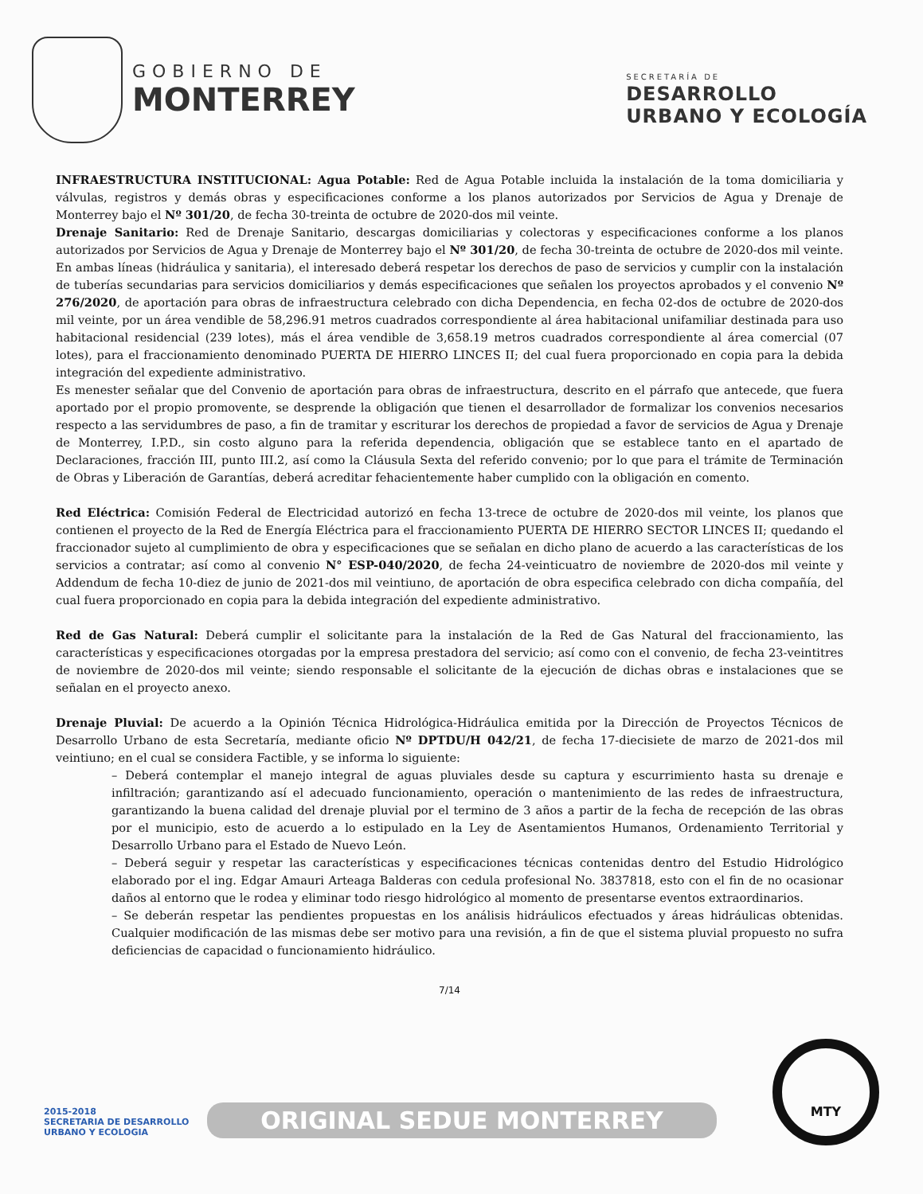GOBIERNO DE
MONTERREY
SECRETARÍA DE
DESARROLLO
URBANO Y ECOLOGÍA
INFRAESTRUCTURA INSTITUCIONAL: Agua Potable: Red de Agua Potable incluida la instalación de la toma domiciliaria y válvulas, registros y demás obras y especificaciones conforme a los planos autorizados por Servicios de Agua y Drenaje de Monterrey bajo el Nº 301/20, de fecha 30-treinta de octubre de 2020-dos mil veinte.
Drenaje Sanitario: Red de Drenaje Sanitario, descargas domiciliarias y colectoras y especificaciones conforme a los planos autorizados por Servicios de Agua y Drenaje de Monterrey bajo el Nº 301/20, de fecha 30-treinta de octubre de 2020-dos mil veinte. En ambas líneas (hidráulica y sanitaria), el interesado deberá respetar los derechos de paso de servicios y cumplir con la instalación de tuberías secundarias para servicios domiciliarios y demás especificaciones que señalen los proyectos aprobados y el convenio Nº 276/2020, de aportación para obras de infraestructura celebrado con dicha Dependencia, en fecha 02-dos de octubre de 2020-dos mil veinte, por un área vendible de 58,296.91 metros cuadrados correspondiente al área habitacional unifamiliar destinada para uso habitacional residencial (239 lotes), más el área vendible de 3,658.19 metros cuadrados correspondiente al área comercial (07 lotes), para el fraccionamiento denominado PUERTA DE HIERRO LINCES II; del cual fuera proporcionado en copia para la debida integración del expediente administrativo.
Es menester señalar que del Convenio de aportación para obras de infraestructura, descrito en el párrafo que antecede, que fuera aportado por el propio promovente, se desprende la obligación que tienen el desarrollador de formalizar los convenios necesarios respecto a las servidumbres de paso, a fin de tramitar y escriturar los derechos de propiedad a favor de servicios de Agua y Drenaje de Monterrey, I.P.D., sin costo alguno para la referida dependencia, obligación que se establece tanto en el apartado de Declaraciones, fracción III, punto III.2, así como la Cláusula Sexta del referido convenio; por lo que para el trámite de Terminación de Obras y Liberación de Garantías, deberá acreditar fehacientemente haber cumplido con la obligación en comento.
Red Eléctrica: Comisión Federal de Electricidad autorizó en fecha 13-trece de octubre de 2020-dos mil veinte, los planos que contienen el proyecto de la Red de Energía Eléctrica para el fraccionamiento PUERTA DE HIERRO SECTOR LINCES II; quedando el fraccionador sujeto al cumplimiento de obra y especificaciones que se señalan en dicho plano de acuerdo a las características de los servicios a contratar; así como al convenio N° ESP-040/2020, de fecha 24-veinticuatro de noviembre de 2020-dos mil veinte y Addendum de fecha 10-diez de junio de 2021-dos mil veintiuno, de aportación de obra especifica celebrado con dicha compañía, del cual fuera proporcionado en copia para la debida integración del expediente administrativo.
Red de Gas Natural: Deberá cumplir el solicitante para la instalación de la Red de Gas Natural del fraccionamiento, las características y especificaciones otorgadas por la empresa prestadora del servicio; así como con el convenio, de fecha 23-veintitres de noviembre de 2020-dos mil veinte; siendo responsable el solicitante de la ejecución de dichas obras e instalaciones que se señalan en el proyecto anexo.
Drenaje Pluvial: De acuerdo a la Opinión Técnica Hidrológica-Hidráulica emitida por la Dirección de Proyectos Técnicos de Desarrollo Urbano de esta Secretaría, mediante oficio Nº DPTDU/H 042/21, de fecha 17-diecisiete de marzo de 2021-dos mil veintiuno; en el cual se considera Factible, y se informa lo siguiente:
– Deberá contemplar el manejo integral de aguas pluviales desde su captura y escurrimiento hasta su drenaje e infiltración; garantizando así el adecuado funcionamiento, operación o mantenimiento de las redes de infraestructura, garantizando la buena calidad del drenaje pluvial por el termino de 3 años a partir de la fecha de recepción de las obras por el municipio, esto de acuerdo a lo estipulado en la Ley de Asentamientos Humanos, Ordenamiento Territorial y Desarrollo Urbano para el Estado de Nuevo León.
– Deberá seguir y respetar las características y especificaciones técnicas contenidas dentro del Estudio Hidrológico elaborado por el ing. Edgar Amauri Arteaga Balderas con cedula profesional No. 3837818, esto con el fin de no ocasionar daños al entorno que le rodea y eliminar todo riesgo hidrológico al momento de presentarse eventos extraordinarios.
– Se deberán respetar las pendientes propuestas en los análisis hidráulicos efectuados y áreas hidráulicas obtenidas. Cualquier modificación de las mismas debe ser motivo para una revisión, a fin de que el sistema pluvial propuesto no sufra deficiencias de capacidad o funcionamiento hidráulico.
7/14
2015-2018
SECRETARIA DE DESARROLLO
URBANO Y ECOLOGIA
ORIGINAL SEDUE MONTERREY
MTY